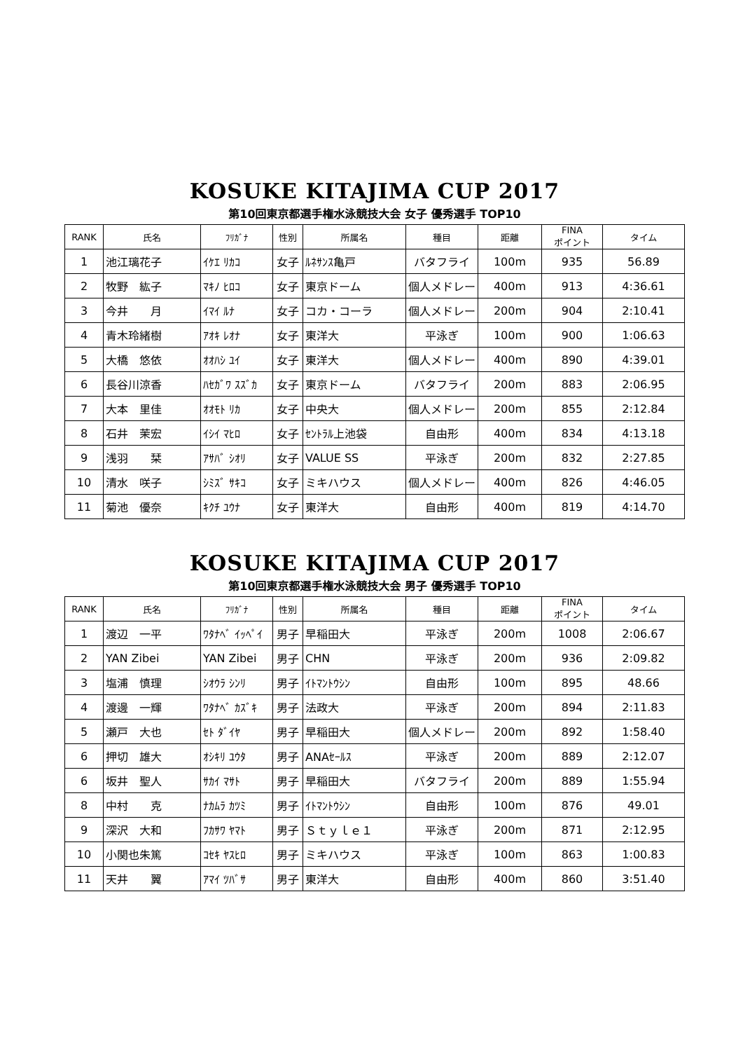KOSUKE KITAJIMA CUP 2017
第10回東京都選手権水泳競技大会 女子 優秀選手 TOP10
| RANK | 氏名 | ﾌﾘｶﾞﾅ | 性別 | 所属名 | 種目 | 距離 | FINA ポイント | タイム |
| --- | --- | --- | --- | --- | --- | --- | --- | --- |
| 1 | 池江璃花子 | ｲｹｴ ﾘｶｺ | 女子 | ﾙﾈｻﾝｽ亀戸 | バタフライ | 100m | 935 | 56.89 |
| 2 | 牧野 紘子 | ﾏｷﾉ ﾋﾛｺ | 女子 | 東京ドーム | 個人メドレー | 400m | 913 | 4:36.61 |
| 3 | 今井 月 | ｲﾏｲ ﾙﾅ | 女子 | コカ・コーラ | 個人メドレー | 200m | 904 | 2:10.41 |
| 4 | 青木玲緒樹 | ｱｵｷ ﾚｵﾅ | 女子 | 東洋大 | 平泳ぎ | 100m | 900 | 1:06.63 |
| 5 | 大橋 悠依 | ｵｵﾊｼ ﾕｲ | 女子 | 東洋大 | 個人メドレー | 400m | 890 | 4:39.01 |
| 6 | 長谷川涼香 | ﾊｾｶﾞﾜ ｽｽﾞｶ | 女子 | 東京ドーム | バタフライ | 200m | 883 | 2:06.95 |
| 7 | 大本 里佳 | ｵｵﾓﾄ ﾘｶ | 女子 | 中央大 | 個人メドレー | 200m | 855 | 2:12.84 |
| 8 | 石井 茉宏 | ｲｼｲ ﾏﾋﾛ | 女子 | ｾﾝﾄﾗﾙ上池袋 | 自由形 | 400m | 834 | 4:13.18 |
| 9 | 浅羽 栞 | ｱｻﾊﾞ ｼｵﾘ | 女子 | VALUE SS | 平泳ぎ | 200m | 832 | 2:27.85 |
| 10 | 清水 咲子 | ｼﾐｽﾞ ｻｷｺ | 女子 | ミキハウス | 個人メドレー | 400m | 826 | 4:46.05 |
| 11 | 菊池 優奈 | ｷｸﾁ ﾕｳﾅ | 女子 | 東洋大 | 自由形 | 400m | 819 | 4:14.70 |
KOSUKE KITAJIMA CUP 2017
第10回東京都選手権水泳競技大会 男子 優秀選手 TOP10
| RANK | 氏名 | ﾌﾘｶﾞﾅ | 性別 | 所属名 | 種目 | 距離 | FINA ポイント | タイム |
| --- | --- | --- | --- | --- | --- | --- | --- | --- |
| 1 | 渡辺 一平 | ﾜﾀﾅﾍﾞ ｲｯﾍﾟｲ | 男子 | 早稲田大 | 平泳ぎ | 200m | 1008 | 2:06.67 |
| 2 | YAN Zibei | YAN Zibei | 男子 | CHN | 平泳ぎ | 200m | 936 | 2:09.82 |
| 3 | 塩浦 慎理 | ｼｵｳﾗ ｼﾝﾘ | 男子 | ｲﾄﾏﾝﾄｳｼﾝ | 自由形 | 100m | 895 | 48.66 |
| 4 | 渡邊 一輝 | ﾜﾀﾅﾍﾞ ｶｽﾞｷ | 男子 | 法政大 | 平泳ぎ | 200m | 894 | 2:11.83 |
| 5 | 瀬戸 大也 | ｾﾄ ﾀﾞｲﾔ | 男子 | 早稲田大 | 個人メドレー | 200m | 892 | 1:58.40 |
| 6 | 押切 雄大 | ｵｼｷﾘ ﾕｳﾀ | 男子 | ANAｾｰﾙｽ | 平泳ぎ | 200m | 889 | 2:12.07 |
| 6 | 坂井 聖人 | ｻｶｲ ﾏｻﾄ | 男子 | 早稲田大 | バタフライ | 200m | 889 | 1:55.94 |
| 8 | 中村 克 | ﾅｶﾑﾗ ｶﾂﾐ | 男子 | ｲﾄﾏﾝﾄｳｼﾝ | 自由形 | 100m | 876 | 49.01 |
| 9 | 深沢 大和 | ﾌｶｻﾜ ﾔﾏﾄ | 男子 | Ｓｔｙｌｅ１ | 平泳ぎ | 200m | 871 | 2:12.95 |
| 10 | 小関也朱篤 | ｺｾｷ ﾔｽﾋﾛ | 男子 | ミキハウス | 平泳ぎ | 100m | 863 | 1:00.83 |
| 11 | 天井 翼 | ｱﾏｲ ﾂﾊﾞｻ | 男子 | 東洋大 | 自由形 | 400m | 860 | 3:51.40 |